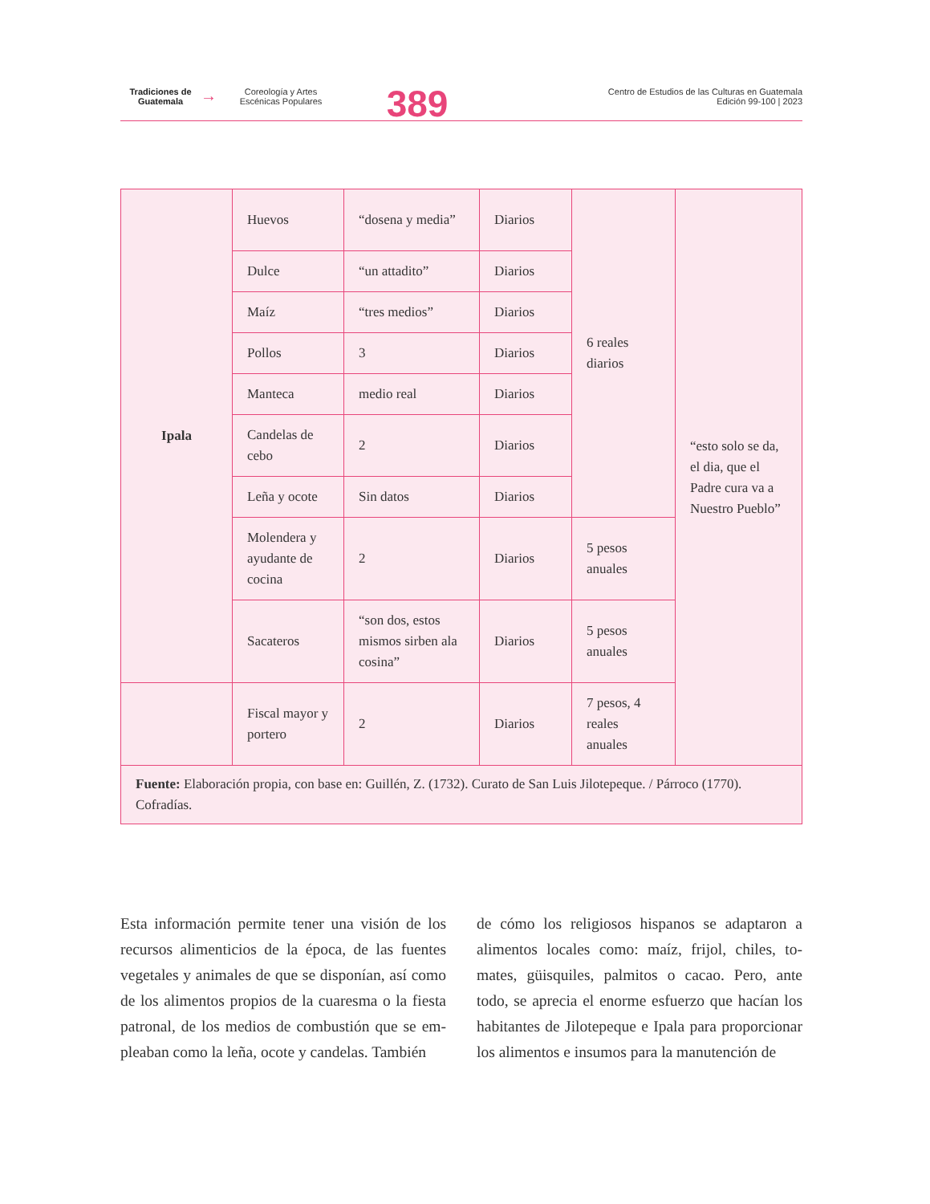Tradiciones de Guatemala
→
Coreología y Artes Escénicas Populares
389
Centro de Estudios de las Culturas en Guatemala
Edición 99-100 | 2023
| Ipala | Huevos | “dosena y media” | Diarios | 6 reales diarios | “esto solo se da, el dia, que el Padre cura va a Nuestro Pueblo” |
| | Dulce | “un attadito” | Diarios | | |
| | Maíz | “tres medios” | Diarios | | |
| | Pollos | 3 | Diarios | | |
| | Manteca | medio real | Diarios | | |
| | Candelas de cebo | 2 | Diarios | | |
| | Leña y ocote | Sin datos | Diarios | | |
| | Molendera y ayudante de cocina | 2 | Diarios | 5 pesos anuales | |
| | Sacateros | “son dos, estos mismos sirben ala cosina” | Diarios | 5 pesos anuales | |
| | Fiscal mayor y portero | 2 | Diarios | 7 pesos, 4 reales anuales | |
| Fuente: Elaboración propia, con base en: Guillén, Z. (1732). Curato de San Luis Jilotepeque. / Párroco (1770). Cofradías. | | | | | |
Esta información permite tener una visión de los recursos alimenticios de la época, de las fuentes vegetales y animales de que se disponían, así como de los alimentos propios de la cuaresma o la fiesta patronal, de los medios de combustión que se em-pleaban como la leña, ocote y candelas. También
de cómo los religiosos hispanos se adaptaron a alimentos locales como: maíz, frijol, chiles, to-mates, güisquiles, palmitos o cacao. Pero, ante todo, se aprecia el enorme esfuerzo que hacían los habitantes de Jilotepeque e Ipala para proporcionar los alimentos e insumos para la manutención de